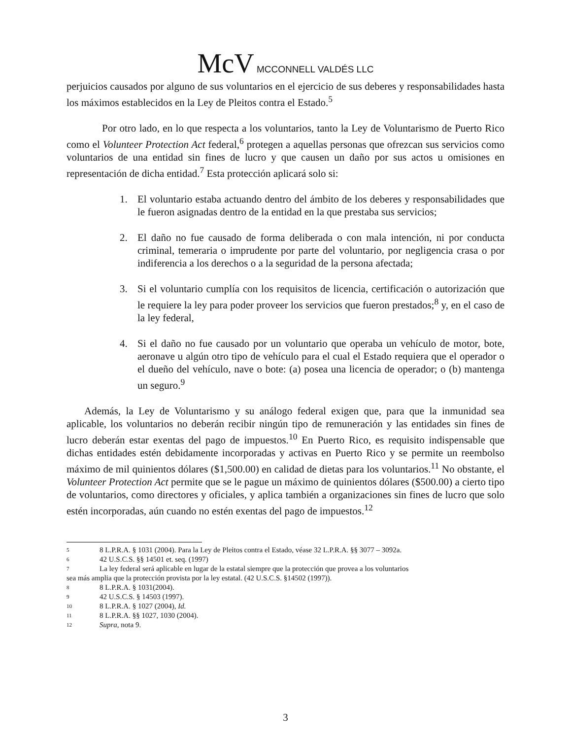McV MCCONNELL VALDÉS LLC
perjuicios causados por alguno de sus voluntarios en el ejercicio de sus deberes y responsabilidades hasta los máximos establecidos en la Ley de Pleitos contra el Estado.<sup>5</sup>
Por otro lado, en lo que respecta a los voluntarios, tanto la Ley de Voluntarismo de Puerto Rico como el Volunteer Protection Act federal,<sup>6</sup> protegen a aquellas personas que ofrezcan sus servicios como voluntarios de una entidad sin fines de lucro y que causen un daño por sus actos u omisiones en representación de dicha entidad.<sup>7</sup> Esta protección aplicará solo si:
1. El voluntario estaba actuando dentro del ámbito de los deberes y responsabilidades que le fueron asignadas dentro de la entidad en la que prestaba sus servicios;
2. El daño no fue causado de forma deliberada o con mala intención, ni por conducta criminal, temeraria o imprudente por parte del voluntario, por negligencia crasa o por indiferencia a los derechos o a la seguridad de la persona afectada;
3. Si el voluntario cumplía con los requisitos de licencia, certificación o autorización que le requiere la ley para poder proveer los servicios que fueron prestados;<sup>8</sup> y, en el caso de la ley federal,
4. Si el daño no fue causado por un voluntario que operaba un vehículo de motor, bote, aeronave u algún otro tipo de vehículo para el cual el Estado requiera que el operador o el dueño del vehículo, nave o bote: (a) posea una licencia de operador; o (b) mantenga un seguro.<sup>9</sup>
Además, la Ley de Voluntarismo y su análogo federal exigen que, para que la inmunidad sea aplicable, los voluntarios no deberán recibir ningún tipo de remuneración y las entidades sin fines de lucro deberán estar exentas del pago de impuestos.<sup>10</sup> En Puerto Rico, es requisito indispensable que dichas entidades estén debidamente incorporadas y activas en Puerto Rico y se permite un reembolso máximo de mil quinientos dólares ($1,500.00) en calidad de dietas para los voluntarios.<sup>11</sup> No obstante, el Volunteer Protection Act permite que se le pague un máximo de quinientos dólares ($500.00) a cierto tipo de voluntarios, como directores y oficiales, y aplica también a organizaciones sin fines de lucro que solo estén incorporadas, aún cuando no estén exentas del pago de impuestos.<sup>12</sup>
5 8 L.P.R.A. § 1031 (2004). Para la Ley de Pleitos contra el Estado, véase 32 L.P.R.A. §§ 3077 – 3092a.
6 42 U.S.C.S. §§ 14501 et. seq. (1997)
7 La ley federal será aplicable en lugar de la estatal siempre que la protección que provea a los voluntarios
sea más amplia que la protección provista por la ley estatal. (42 U.S.C.S. §14502 (1997)).
8 8 L.P.R.A. § 1031(2004).
9 42 U.S.C.S. § 14503 (1997).
10 8 L.P.R.A. § 1027 (2004), Id.
11 8 L.P.R.A. §§ 1027, 1030 (2004).
12 Supra, nota 9.
3